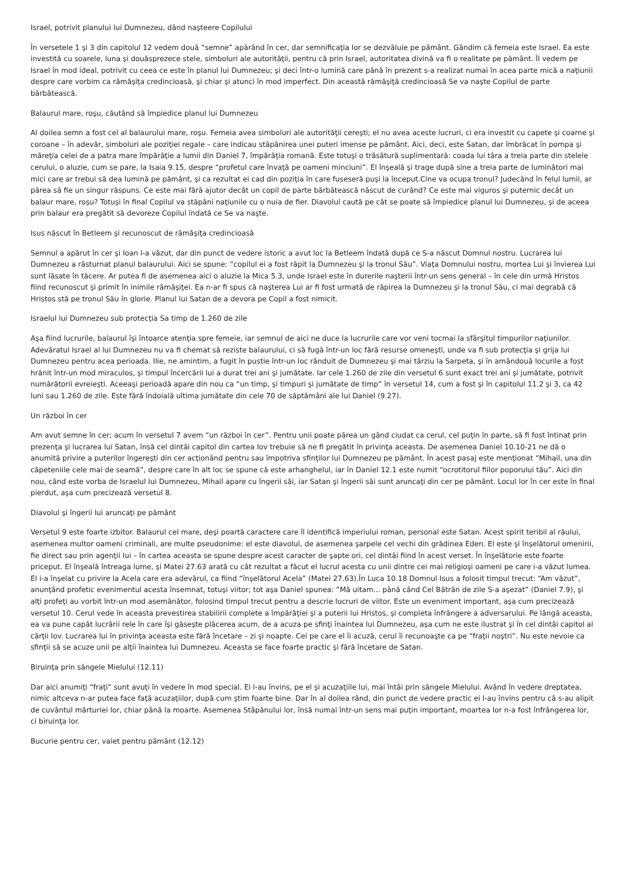Israel, potrivit planului lui Dumnezeu, dând naşteere Copilului
În versetele 1 şi 3 din capitolul 12 vedem două “semne” apărând în cer, dar semnificaţia lor se dezvăluie pe pământ. Gândim că femeia este Israel. Ea este investită cu soarele, luna şi douăsprezece stele, simboluri ale autorităţii, pentru că prin Israel, autoritatea divină va fi o realitate pe pământ. Îl vedem pe Israel în mod ideal, potrivit cu ceea ce este în planul lui Dumnezeu; şi deci într-o lumină care până în prezent s-a realizat numai în acea parte mică a naţiunii despre care vorbim ca rămăşiţa credincioasă, şi chiar şi atunci în mod imperfect. Din această rămăşiţă credincioasă Se va naşte Copilul de parte bărbătească.
Balaurul mare, roşu, căutând să împiedice planul lui Dumnezeu
Al doilea semn a fost cel al balaurului mare, roşu. Femeia avea simboluri ale autorităţii cereşti; el nu avea aceste lucruri, ci era investit cu capete şi coarne şi coroane – în adevăr, simboluri ale poziţiei regale – care indicau stăpânirea unei puteri imense pe pământ. Aici, deci, este Satan, dar îmbrăcat în pompa şi măreţia celei de a patra mare împărăţie a lumii din Daniel 7, împărăţia romană. Este totuşi o trăsătură suplimentară: coada lui târa a treia parte din stelele cerului, o aluzie, cum se pare, la Isaia 9.15, despre “profetul care învaţă pe oameni minciuni”. El înşeală şi trage după sine a treia parte de luminători mai mici care ar trebui să dea lumină pe pământ, şi ca rezultat ei cad din poziţia în care fuseseră puşi la început.Cine va ocupa tronul? Judecând în felul lumii, ar părea să fie un singur răspuns. Ce este mai fără ajutor decât un copil de parte bărbătească născut de curând? Ce este mai viguros şi puternic decât un balaur mare, roşu? Totuşi în final Copilul va stăpâni naţiunile cu o nuia de fier. Diavolul caută pe cât se poate să împiedice planul lui Dumnezeu, şi de aceea prin balaur era pregătit să devoreze Copilul îndată ce Se va naşte.
Isus născut în Betleem şi recunoscut de rămăşiţa credincioasă
Semnul a apărut în cer şi Ioan l-a văzut, dar din punct de vedere istoric a avut loc la Betleem îndată după ce S-a născut Domnul nostru. Lucrarea lui Dumnezeu a răsturnat planul balaurului. Aici se spune: “copilul ei a fost răpit la Dumnezeu şi la tronul Său”. Viaţa Domnului nostru, mortea Lui şi învierea Lui sunt lăsate în tăcere. Ar putea fi de asemenea aici o aluzie la Mica 5.3, unde Israel este în durerile naşterii într-un sens general – în cele din urmă Hristos fiind recunoscut şi primit în inimile rămăşiţei. Ea n-ar fi spus că naşterea Lui ar fi fost urmată de răpirea la Dumnezeu şi la tronul Său, ci mai degrabă că Hristos stă pe tronul Său în glorie. Planul lui Satan de a devora pe Copil a fost nimicit.
Israelul lui Dumnezeu sub protecţia Sa timp de 1.260 de zile
Aşa fiind lucrurile, balaurul îşi întoarce atenţia spre femeie, iar semnul de aici ne duce la lucrurile care vor veni tocmai la sfârşitul timpurilor naţiunilor. Adevăratul Israel al lui Dumnezeu nu va fi chemat să reziste balaurului, ci să fugă într-un loc fără resurse omeneşti, unde va fi sub protecţia şi grija lui Dumnezeu pentru acea perioada. Ilie, ne amintim, a fugit în pustie într-un loc rânduit de Dumnezeu şi mai târziu la Sarpeta, şi în amândouă locurile a fost hrănit într-un mod miraculos, şi timpul încercării lui a durat trei ani şi jumătate. Iar cele 1.260 de zile din versetul 6 sunt exact trei ani şi jumătate, potrivit numărătorii evreieşti. Aceeaşi perioadă apare din nou ca “un timp, şi timpuri şi jumătate de timp” în versetul 14, cum a fost şi în capitolul 11.2 şi 3, ca 42 luni sau 1.260 de zile. Este fără îndoială ultima jumătate din cele 70 de săptămâni ale lui Daniel (9.27).
Un război în cer
Am avut semne în cer; acum în versetul 7 avem “un război în cer”. Pentru unii poate părea un gând ciudat ca cerul, cel puţin în parte, să fi fost întinat prin prezenţa şi lucrarea lui Satan, însă cel dintâi capitol din cartea Iov trebuie să ne fi pregătit în privinţa aceasta. De asemenea Daniel 10.10-21 ne dă o anumită privire a puterilor îngereşti din cer acţionând pentru sau împotriva sfinţilor lui Dumnezeu pe pământ. În acest pasaj este menţionat “Mihail, una din căpeteniile cele mai de seamă”, despre care în alt loc se spune că este arhanghelul, iar în Daniel 12.1 este numit “ocrotitorul fiilor poporului tău”. Aici din nou, când este vorba de Israelul lui Dumnezeu, Mihail apare cu îngerii săi, iar Satan şi îngerii săi sunt aruncaţi din cer pe pământ. Locul lor în cer este în final pierdut, aşa cum precizează versetul 8.
Diavolul şi îngerii lui aruncaţi pe pământ
Versetul 9 este foarte izbitor. Balaurul cel mare, deşi poartă caractere care îl identifică imperiului roman, personal este Satan. Acest spirit teribil al răului, asemenea multor oameni criminali, are multe pseudonime: el este diavolul, de asemenea şarpele cel vechi din grădinea Eden. El este şi înşelătorul omenirii, fie direct sau prin agenţii lui – în cartea aceasta se spune despre acest caracter de şapte ori, cel dintâi fiind în acest verset. În înşelătorie este foarte priceput. El înşeală întreaga lume, şi Matei 27.63 arată cu cât rezultat a făcut el lucrul acesta cu unii dintre cei mai religioşi oameni pe care i-a văzut lumea. El i-a înşelat cu privire la Acela care era adevărul, ca fiind “înşelătorul Acela” (Matei 27.63).În Luca 10.18 Domnul Isus a folosit timpul trecut: “Am văzut”, anunţând profetic evenimentul acesta însemnat, totuşi viitor; tot aşa Daniel spunea: “Mă uitam... până când Cel Bătrân de zile S-a aşezat” (Daniel 7.9), şi alţi profeţi au vorbit într-un mod asemănător, folosind timpul trecut pentru a descrie lucruri de viitor. Este un eveniment important, aşa cum precizează versetul 10. Cerul vede în aceasta prevestirea stabilirii complete a împărăţiei şi a puterii lui Hristos, şi completa înfrângere a adversarului. Pe lângă aceasta, ea va pune capăt lucrării rele în care îşi găseşte plăcerea acum, de a acuza pe sfinţi înaintea lui Dumnezeu, aşa cum ne este ilustrat şi în cel dintâi capitol al cărţii Iov. Lucrarea lui în privinţa aceasta este fără încetare – zi şi noapte. Cei pe care el îi acuză, cerul îi recunoaşte ca pe “fraţii noştri”. Nu este nevoie ca sfinţii să se acuze unii pe alţii înaintea lui Dumnezeu. Aceasta se face foarte practic şi fără încetare de Satan.
Biruinţa prin sângele Mielului (12.11)
Dar aici anumiţi “fraţi” sunt avuţi în vedere în mod special. Ei l-au învins, pe el şi acuzaţiile lui, mai întâi prin sângele Mielului. Având în vedere dreptatea, nimic altceva n-ar putea face faţă acuzaţiilor, după cum ştim foarte bine. Dar în al doilea rând, din punct de vedere practic ei l-au învins pentru că s-au alipit de cuvântul mărturiei lor, chiar până la moarte. Asemenea Stăpânului lor, însă numai într-un sens mai puţin important, moartea lor n-a fost înfrângerea lor, ci biruinţa lor.
Bucurie pentru cer, vaiet pentru pământ (12.12)